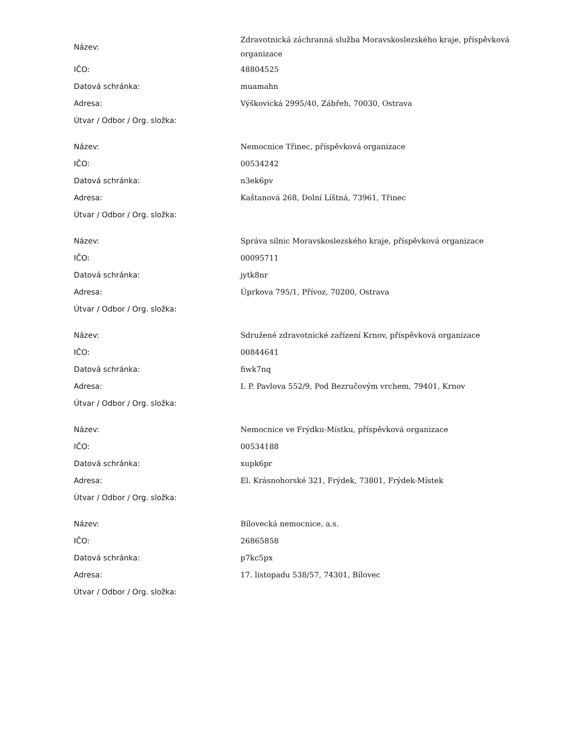| Název: | Zdravotnická záchranná služba Moravskoslezského kraje, příspěvková organizace |
| IČO: | 48804525 |
| Datová schránka: | muamahn |
| Adresa: | Výškovická 2995/40, Zábřeh, 70030, Ostrava |
| Útvar / Odbor / Org. složka: | |
| Název: | Nemocnice Třinec, příspěvková organizace |
| IČO: | 00534242 |
| Datová schránka: | n3ek6pv |
| Adresa: | Kaštanová 268, Dolní Líštná, 73961, Třinec |
| Útvar / Odbor / Org. složka: | |
| Název: | Správa silnic Moravskoslezského kraje, příspěvková organizace |
| IČO: | 00095711 |
| Datová schránka: | jytk8nr |
| Adresa: | Úprkova 795/1, Přívoz, 70200, Ostrava |
| Útvar / Odbor / Org. složka: | |
| Název: | Sdružené zdravotnické zařízení Krnov, příspěvková organizace |
| IČO: | 00844641 |
| Datová schránka: | fiwk7nq |
| Adresa: | I. P. Pavlova 552/9, Pod Bezručovým vrchem, 79401, Krnov |
| Útvar / Odbor / Org. složka: | |
| Název: | Nemocnice ve Frýdku-Místku, příspěvková organizace |
| IČO: | 00534188 |
| Datová schránka: | xupk6pr |
| Adresa: | El. Krásnohorské 321, Frýdek, 73801, Frýdek-Místek |
| Útvar / Odbor / Org. složka: | |
| Název: | Bílovecká nemocnice, a.s. |
| IČO: | 26865858 |
| Datová schránka: | p7kc5px |
| Adresa: | 17. listopadu 538/57, 74301, Bílovec |
| Útvar / Odbor / Org. složka: | |